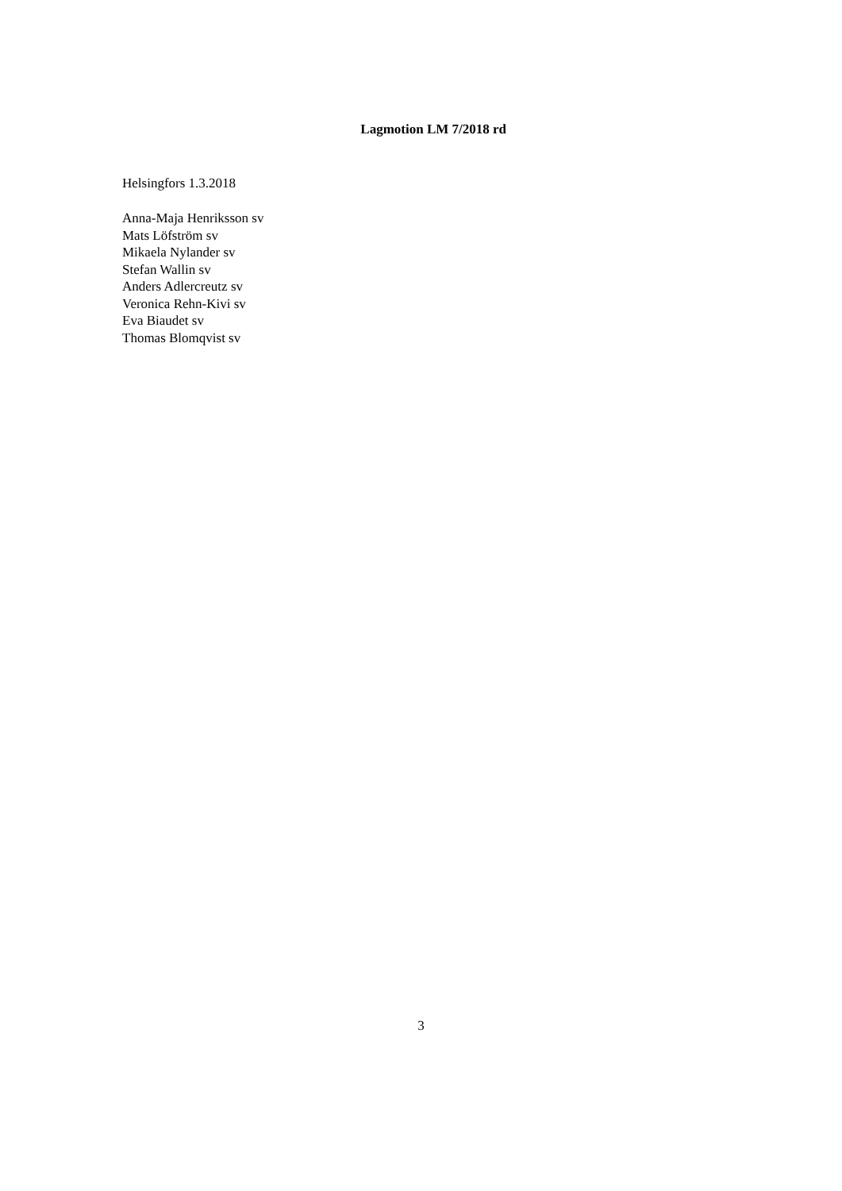Lagmotion LM 7/2018 rd
Helsingfors 1.3.2018
Anna-Maja Henriksson sv
Mats Löfström sv
Mikaela Nylander sv
Stefan Wallin sv
Anders Adlercreutz sv
Veronica Rehn-Kivi sv
Eva Biaudet sv
Thomas Blomqvist sv
3